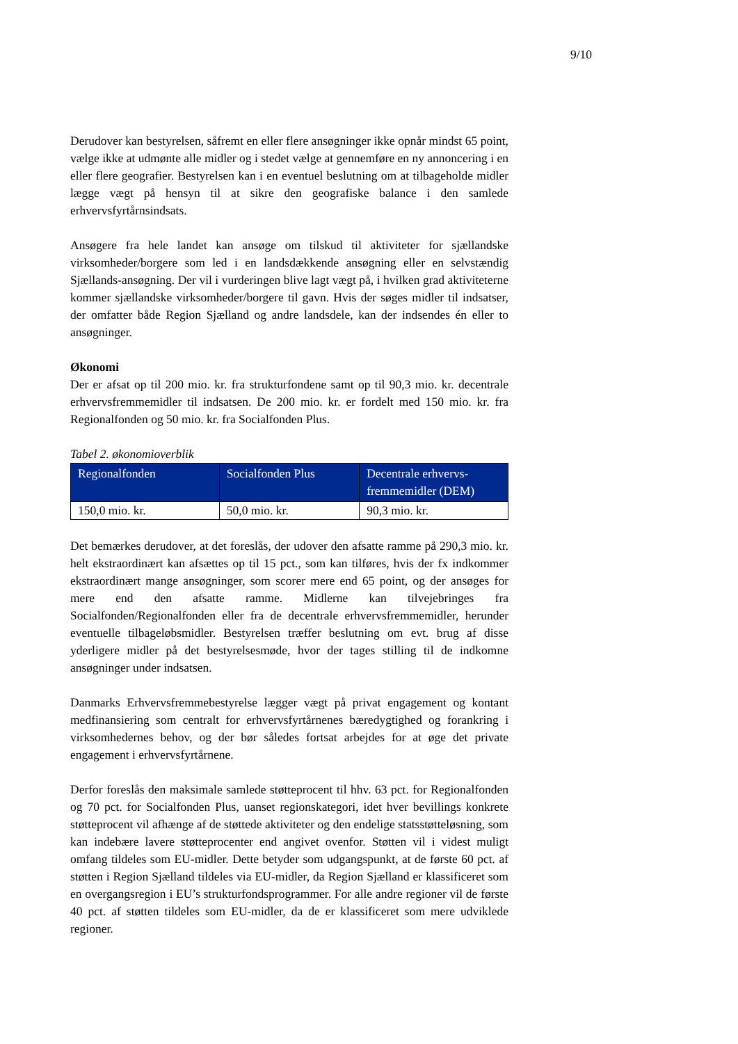9/10
Derudover kan bestyrelsen, såfremt en eller flere ansøgninger ikke opnår mindst 65 point, vælge ikke at udmønte alle midler og i stedet vælge at gennemføre en ny annoncering i en eller flere geografier. Bestyrelsen kan i en eventuel beslutning om at tilbageholde midler lægge vægt på hensyn til at sikre den geografiske balance i den samlede erhvervsfyrtårnsindsats.
Ansøgere fra hele landet kan ansøge om tilskud til aktiviteter for sjællandske virksomheder/borgere som led i en landsdækkende ansøgning eller en selvstændig Sjællands-ansøgning. Der vil i vurderingen blive lagt vægt på, i hvilken grad aktiviteterne kommer sjællandske virksomheder/borgere til gavn. Hvis der søges midler til indsatser, der omfatter både Region Sjælland og andre landsdele, kan der indsendes én eller to ansøgninger.
Økonomi
Der er afsat op til 200 mio. kr. fra strukturfondene samt op til 90,3 mio. kr. decentrale erhvervsfremmemidler til indsatsen. De 200 mio. kr. er fordelt med 150 mio. kr. fra Regionalfonden og 50 mio. kr. fra Socialfonden Plus.
Tabel 2. økonomioverblik
| Regionalfonden | Socialfonden Plus | Decentrale erhvervs-fremmemidler (DEM) |
| --- | --- | --- |
| 150,0 mio. kr. | 50,0 mio. kr. | 90,3 mio. kr. |
Det bemærkes derudover, at det foreslås, der udover den afsatte ramme på 290,3 mio. kr. helt ekstraordinært kan afsættes op til 15 pct., som kan tilføres, hvis der fx indkommer ekstraordinært mange ansøgninger, som scorer mere end 65 point, og der ansøges for mere end den afsatte ramme. Midlerne kan tilvejebringes fra Socialfonden/Regionalfonden eller fra de decentrale erhvervsfremmemidler, herunder eventuelle tilbageløbsmidler. Bestyrelsen træffer beslutning om evt. brug af disse yderligere midler på det bestyrelsesmøde, hvor der tages stilling til de indkomne ansøgninger under indsatsen.
Danmarks Erhvervsfremmebestyrelse lægger vægt på privat engagement og kontant medfinansiering som centralt for erhvervsfyrtårnenes bæredygtighed og forankring i virksomhedernes behov, og der bør således fortsat arbejdes for at øge det private engagement i erhvervsfyrtårnene.
Derfor foreslås den maksimale samlede støtteprocent til hhv. 63 pct. for Regionalfonden og 70 pct. for Socialfonden Plus, uanset regionskategori, idet hver bevillings konkrete støtteprocent vil afhænge af de støttede aktiviteter og den endelige statsstøtteløsning, som kan indebære lavere støtteprocenter end angivet ovenfor. Støtten vil i videst muligt omfang tildeles som EU-midler. Dette betyder som udgangspunkt, at de første 60 pct. af støtten i Region Sjælland tildeles via EU-midler, da Region Sjælland er klassificeret som en overgangsregion i EU’s strukturfondsprogrammer. For alle andre regioner vil de første 40 pct. af støtten tildeles som EU-midler, da de er klassificeret som mere udviklede regioner.